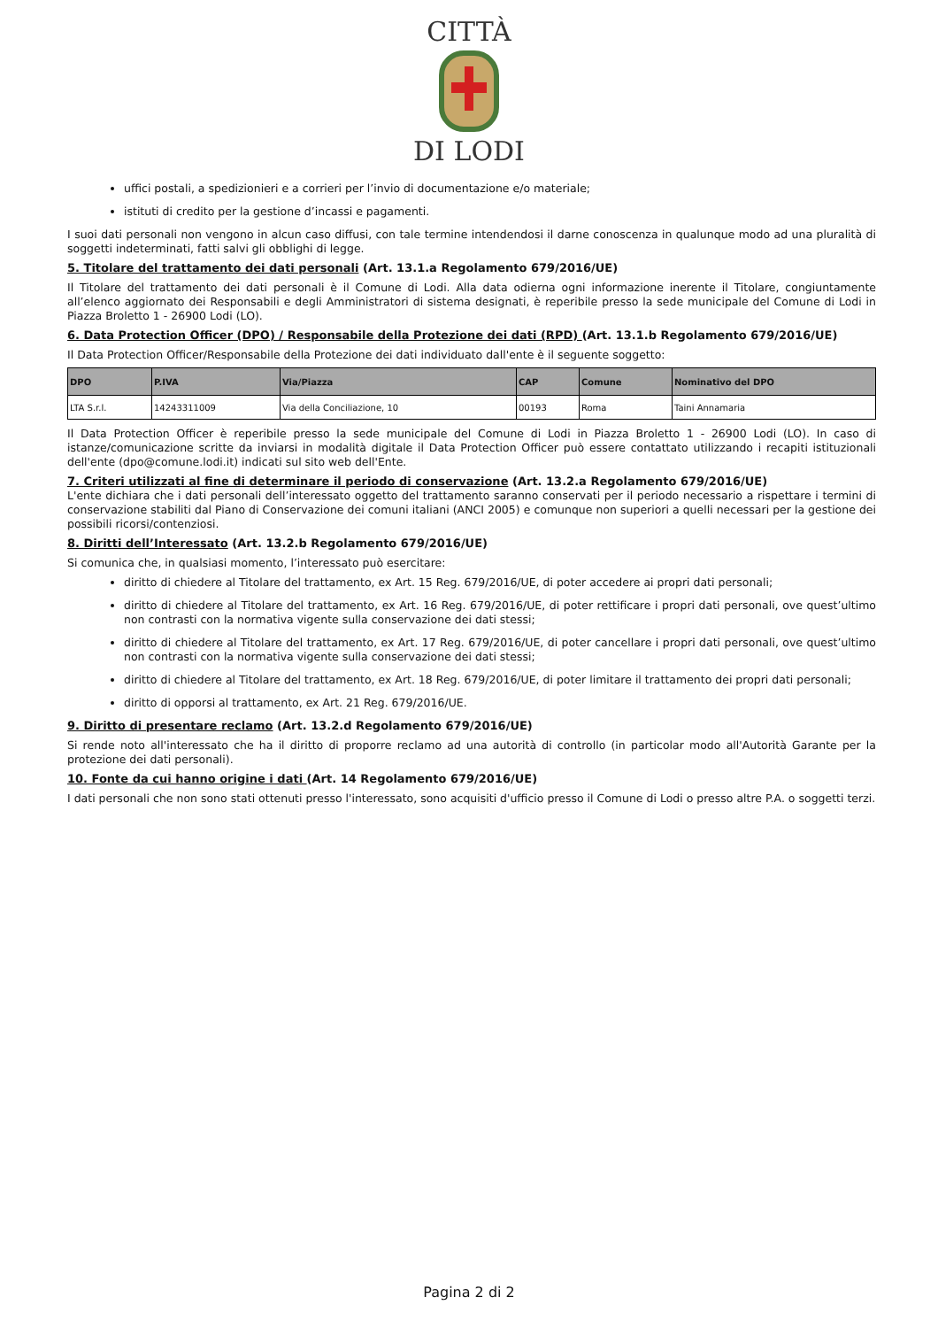CITTÀ
DI LODI
uffici postali, a spedizionieri e a corrieri per l’invio di documentazione e/o materiale;
istituti di credito per la gestione d’incassi e pagamenti.
I suoi dati personali non vengono in alcun caso diffusi, con tale termine intendendosi il darne conoscenza in qualunque modo ad una pluralità di soggetti indeterminati, fatti salvi gli obblighi di legge.
5. Titolare del trattamento dei dati personali (Art. 13.1.a Regolamento 679/2016/UE)
Il Titolare del trattamento dei dati personali è il Comune di Lodi. Alla data odierna ogni informazione inerente il Titolare, congiuntamente all’elenco aggiornato dei Responsabili e degli Amministratori di sistema designati, è reperibile presso la sede municipale del Comune di Lodi in Piazza Broletto 1 - 26900 Lodi (LO).
6. Data Protection Officer (DPO) / Responsabile della Protezione dei dati (RPD) (Art. 13.1.b Regolamento 679/2016/UE)
Il Data Protection Officer/Responsabile della Protezione dei dati individuato dall'ente è il seguente soggetto:
| DPO | P.IVA | Via/Piazza | CAP | Comune | Nominativo del DPO |
| --- | --- | --- | --- | --- | --- |
| LTA S.r.l. | 14243311009 | Via della Conciliazione, 10 | 00193 | Roma | Taini Annamaria |
Il Data Protection Officer è reperibile presso la sede municipale del Comune di Lodi in Piazza Broletto 1 - 26900 Lodi (LO). In caso di istanze/comunicazione scritte da inviarsi in modalità digitale il Data Protection Officer può essere contattato utilizzando i recapiti istituzionali dell'ente (dpo@comune.lodi.it) indicati sul sito web dell'Ente.
7. Criteri utilizzati al fine di determinare il periodo di conservazione (Art. 13.2.a Regolamento 679/2016/UE)
L'ente dichiara che i dati personali dell’interessato oggetto del trattamento saranno conservati per il periodo necessario a rispettare i termini di conservazione stabiliti dal Piano di Conservazione dei comuni italiani (ANCI 2005) e comunque non superiori a quelli necessari per la gestione dei possibili ricorsi/contenziosi.
8. Diritti dell’Interessato (Art. 13.2.b Regolamento 679/2016/UE)
Si comunica che, in qualsiasi momento, l’interessato può esercitare:
diritto di chiedere al Titolare del trattamento, ex Art. 15 Reg. 679/2016/UE, di poter accedere ai propri dati personali;
diritto di chiedere al Titolare del trattamento, ex Art. 16 Reg. 679/2016/UE, di poter rettificare i propri dati personali, ove quest’ultimo non contrasti con la normativa vigente sulla conservazione dei dati stessi;
diritto di chiedere al Titolare del trattamento, ex Art. 17 Reg. 679/2016/UE, di poter cancellare i propri dati personali, ove quest’ultimo non contrasti con la normativa vigente sulla conservazione dei dati stessi;
diritto di chiedere al Titolare del trattamento, ex Art. 18 Reg. 679/2016/UE, di poter limitare il trattamento dei propri dati personali;
diritto di opporsi al trattamento, ex Art. 21 Reg. 679/2016/UE.
9. Diritto di presentare reclamo (Art. 13.2.d Regolamento 679/2016/UE)
Si rende noto all'interessato che ha il diritto di proporre reclamo ad una autorità di controllo (in particolar modo all'Autorità Garante per la protezione dei dati personali).
10. Fonte da cui hanno origine i dati (Art. 14 Regolamento 679/2016/UE)
I dati personali che non sono stati ottenuti presso l'interessato, sono acquisiti d'ufficio presso il Comune di Lodi o presso altre P.A. o soggetti terzi.
Pagina 2 di 2